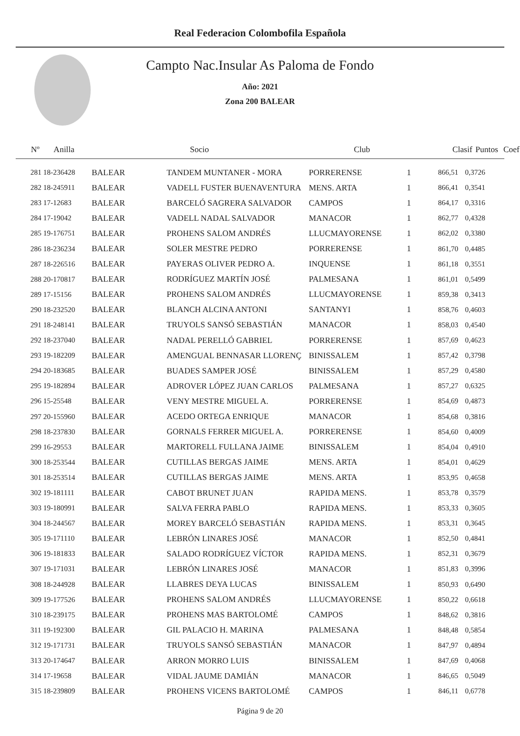Real Federacion Colombofila Española
Campto Nac.Insular As Paloma de Fondo
Año: 2021
Zona 200 BALEAR
| Nº Anilla | | Socio | Club | Clasif | Puntos | Coef |
| --- | --- | --- | --- | --- | --- | --- |
| 281 18-236428 | BALEAR | TANDEM MUNTANER - MORA | PORRERENSE | 1 | 866,51 | 0,3726 |
| 282 18-245911 | BALEAR | VADELL FUSTER BUENAVENTURA | MENS. ARTA | 1 | 866,41 | 0,3541 |
| 283 17-12683 | BALEAR | BARCELÓ SAGRERA SALVADOR | CAMPOS | 1 | 864,17 | 0,3316 |
| 284 17-19042 | BALEAR | VADELL NADAL SALVADOR | MANACOR | 1 | 862,77 | 0,4328 |
| 285 19-176751 | BALEAR | PROHENS SALOM ANDRÉS | LLUCMAYORENSE | 1 | 862,02 | 0,3380 |
| 286 18-236234 | BALEAR | SOLER MESTRE PEDRO | PORRERENSE | 1 | 861,70 | 0,4485 |
| 287 18-226516 | BALEAR | PAYERAS OLIVER PEDRO A. | INQUENSE | 1 | 861,18 | 0,3551 |
| 288 20-170817 | BALEAR | RODRÍGUEZ MARTÍN JOSÉ | PALMESANA | 1 | 861,01 | 0,5499 |
| 289 17-15156 | BALEAR | PROHENS SALOM ANDRÉS | LLUCMAYORENSE | 1 | 859,38 | 0,3413 |
| 290 18-232520 | BALEAR | BLANCH ALCINA ANTONI | SANTANYI | 1 | 858,76 | 0,4603 |
| 291 18-248141 | BALEAR | TRUYOLS SANSÓ SEBASTIÁN | MANACOR | 1 | 858,03 | 0,4540 |
| 292 18-237040 | BALEAR | NADAL PERELLÓ GABRIEL | PORRERENSE | 1 | 857,69 | 0,4623 |
| 293 19-182209 | BALEAR | AMENGUAL BENNASAR LLORENÇ | BINISSALEM | 1 | 857,42 | 0,3798 |
| 294 20-183685 | BALEAR | BUADES SAMPER JOSÉ | BINISSALEM | 1 | 857,29 | 0,4580 |
| 295 19-182894 | BALEAR | ADROVER LÓPEZ JUAN CARLOS | PALMESANA | 1 | 857,27 | 0,6325 |
| 296 15-25548 | BALEAR | VENY MESTRE MIGUEL A. | PORRERENSE | 1 | 854,69 | 0,4873 |
| 297 20-155960 | BALEAR | ACEDO ORTEGA ENRIQUE | MANACOR | 1 | 854,68 | 0,3816 |
| 298 18-237830 | BALEAR | GORNALS FERRER MIGUEL A. | PORRERENSE | 1 | 854,60 | 0,4009 |
| 299 16-29553 | BALEAR | MARTORELL FULLANA JAIME | BINISSALEM | 1 | 854,04 | 0,4910 |
| 300 18-253544 | BALEAR | CUTILLAS BERGAS JAIME | MENS. ARTA | 1 | 854,01 | 0,4629 |
| 301 18-253514 | BALEAR | CUTILLAS BERGAS JAIME | MENS. ARTA | 1 | 853,95 | 0,4658 |
| 302 19-181111 | BALEAR | CABOT BRUNET JUAN | RAPIDA MENS. | 1 | 853,78 | 0,3579 |
| 303 19-180991 | BALEAR | SALVA FERRA PABLO | RAPIDA MENS. | 1 | 853,33 | 0,3605 |
| 304 18-244567 | BALEAR | MOREY BARCELÓ SEBASTIÁN | RAPIDA MENS. | 1 | 853,31 | 0,3645 |
| 305 19-171110 | BALEAR | LEBRÓN LINARES JOSÉ | MANACOR | 1 | 852,50 | 0,4841 |
| 306 19-181833 | BALEAR | SALADO RODRÍGUEZ VÍCTOR | RAPIDA MENS. | 1 | 852,31 | 0,3679 |
| 307 19-171031 | BALEAR | LEBRÓN LINARES JOSÉ | MANACOR | 1 | 851,83 | 0,3996 |
| 308 18-244928 | BALEAR | LLABRES DEYA LUCAS | BINISSALEM | 1 | 850,93 | 0,6490 |
| 309 19-177526 | BALEAR | PROHENS SALOM ANDRÉS | LLUCMAYORENSE | 1 | 850,22 | 0,6618 |
| 310 18-239175 | BALEAR | PROHENS MAS BARTOLOMÉ | CAMPOS | 1 | 848,62 | 0,3816 |
| 311 19-192300 | BALEAR | GIL PALACIO H. MARINA | PALMESANA | 1 | 848,48 | 0,5854 |
| 312 19-171731 | BALEAR | TRUYOLS SANSÓ SEBASTIÁN | MANACOR | 1 | 847,97 | 0,4894 |
| 313 20-174647 | BALEAR | ARRON MORRO LUIS | BINISSALEM | 1 | 847,69 | 0,4068 |
| 314 17-19658 | BALEAR | VIDAL JAUME DAMIÁN | MANACOR | 1 | 846,65 | 0,5049 |
| 315 18-239809 | BALEAR | PROHENS VICENS BARTOLOMÉ | CAMPOS | 1 | 846,11 | 0,6778 |
Página 9 de 20